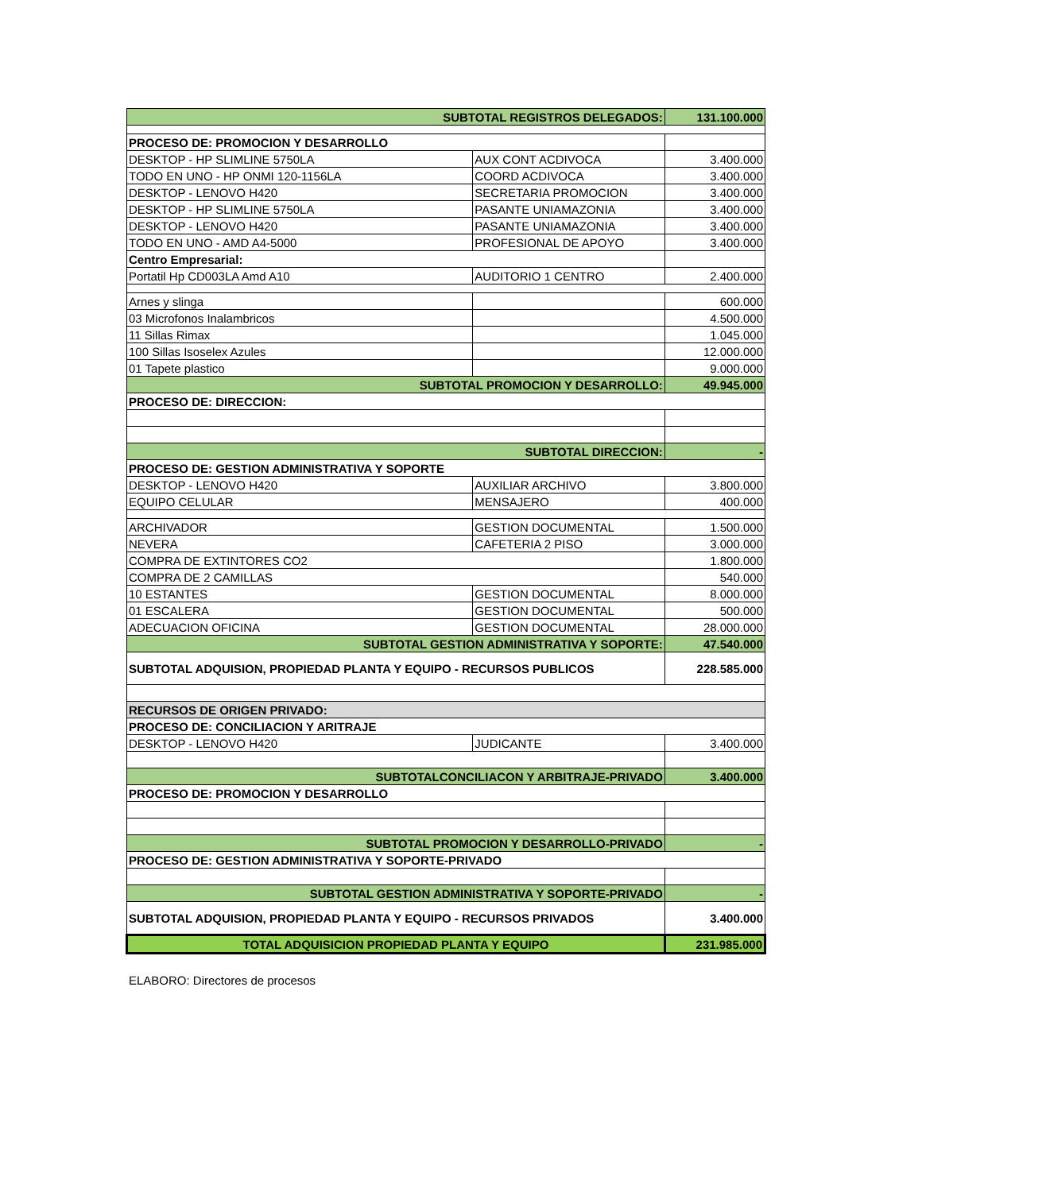| SUBTOTAL REGISTROS DELEGADOS: | | 131.100.000 |
| PROCESO DE: PROMOCION Y DESARROLLO | | |
| DESKTOP - HP SLIMLINE 5750LA | AUX CONT ACDIVOCA | 3.400.000 |
| TODO EN UNO - HP ONMI 120-1156LA | COORD ACDIVOCA | 3.400.000 |
| DESKTOP - LENOVO H420 | SECRETARIA PROMOCION | 3.400.000 |
| DESKTOP - HP SLIMLINE 5750LA | PASANTE UNIAMAZONIA | 3.400.000 |
| DESKTOP - LENOVO H420 | PASANTE UNIAMAZONIA | 3.400.000 |
| TODO EN UNO - AMD A4-5000 | PROFESIONAL DE APOYO | 3.400.000 |
| Centro Empresarial: | | |
| Portatil Hp CD003LA Amd A10 | AUDITORIO 1 CENTRO | 2.400.000 |
| Arnes y slinga | | 600.000 |
| 03 Microfonos Inalambricos | | 4.500.000 |
| 11 Sillas Rimax | | 1.045.000 |
| 100 Sillas Isoselex Azules | | 12.000.000 |
| 01 Tapete plastico | | 9.000.000 |
| SUBTOTAL PROMOCION Y DESARROLLO: | | 49.945.000 |
| PROCESO DE: DIRECCION: | | |
| SUBTOTAL DIRECCION: | | - |
| PROCESO DE: GESTION ADMINISTRATIVA Y SOPORTE | | |
| DESKTOP - LENOVO H420 | AUXILIAR ARCHIVO | 3.800.000 |
| EQUIPO CELULAR | MENSAJERO | 400.000 |
| ARCHIVADOR | GESTION DOCUMENTAL | 1.500.000 |
| NEVERA | CAFETERIA 2 PISO | 3.000.000 |
| COMPRA DE EXTINTORES CO2 | | 1.800.000 |
| COMPRA DE 2 CAMILLAS | | 540.000 |
| 10 ESTANTES | GESTION DOCUMENTAL | 8.000.000 |
| 01 ESCALERA | GESTION DOCUMENTAL | 500.000 |
| ADECUACION OFICINA | GESTION DOCUMENTAL | 28.000.000 |
| SUBTOTAL GESTION ADMINISTRATIVA Y SOPORTE: | | 47.540.000 |
| SUBTOTAL ADQUISION, PROPIEDAD PLANTA Y EQUIPO - RECURSOS PUBLICOS | | 228.585.000 |
| RECURSOS DE ORIGEN PRIVADO: | | |
| PROCESO DE: CONCILIACION Y ARITRAJE | | |
| DESKTOP - LENOVO H420 | JUDICANTE | 3.400.000 |
| SUBTOTALCONCILIACON Y ARBITRAJE-PRIVADO | | 3.400.000 |
| PROCESO DE: PROMOCION Y DESARROLLO | | |
| SUBTOTAL PROMOCION Y DESARROLLO-PRIVADO | | - |
| PROCESO DE: GESTION ADMINISTRATIVA Y SOPORTE-PRIVADO | | |
| SUBTOTAL GESTION ADMINISTRATIVA Y SOPORTE-PRIVADO | | - |
| SUBTOTAL ADQUISION, PROPIEDAD PLANTA Y EQUIPO - RECURSOS PRIVADOS | | 3.400.000 |
| TOTAL ADQUISICION PROPIEDAD PLANTA Y EQUIPO | | 231.985.000 |
ELABORO: Directores de procesos